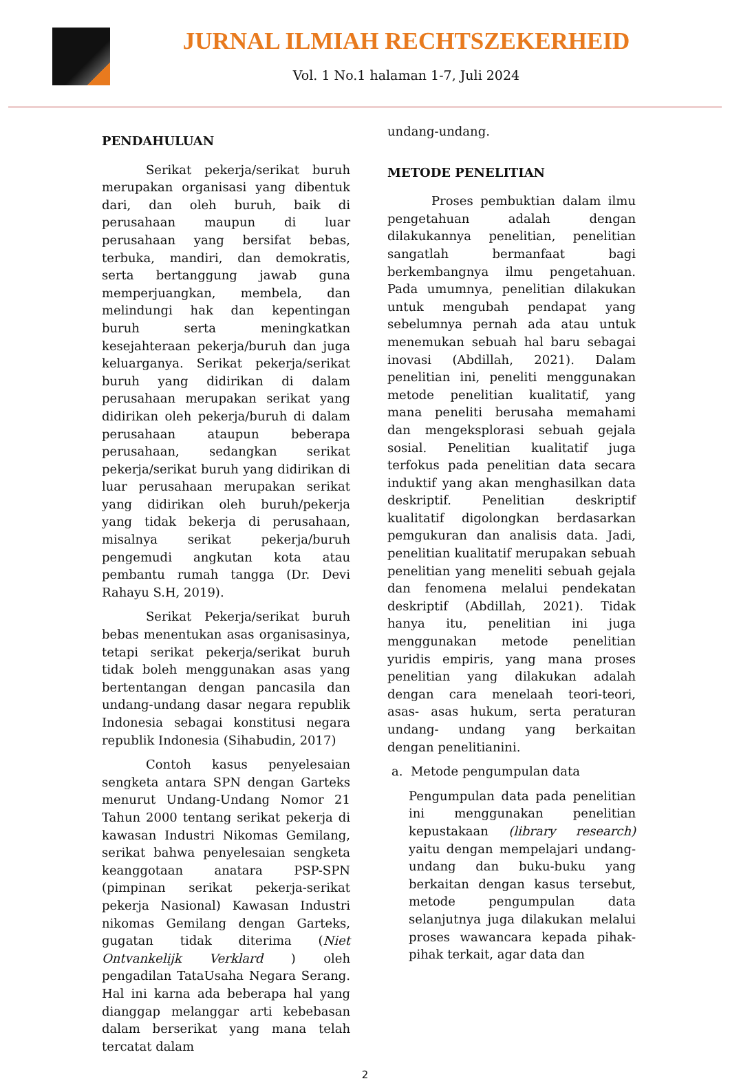JURNAL ILMIAH RECHTSZEKERHEID
Vol. 1 No.1 halaman 1-7, Juli 2024
PENDAHULUAN
Serikat pekerja/serikat buruh merupakan organisasi yang dibentuk dari, dan oleh buruh, baik di perusahaan maupun di luar perusahaan yang bersifat bebas, terbuka, mandiri, dan demokratis, serta bertanggung jawab guna memperjuangkan, membela, dan melindungi hak dan kepentingan buruh serta meningkatkan kesejahteraan pekerja/buruh dan juga keluarganya. Serikat pekerja/serikat buruh yang didirikan di dalam perusahaan merupakan serikat yang didirikan oleh pekerja/buruh di dalam perusahaan ataupun beberapa perusahaan, sedangkan serikat pekerja/serikat buruh yang didirikan di luar perusahaan merupakan serikat yang didirikan oleh buruh/pekerja yang tidak bekerja di perusahaan, misalnya serikat pekerja/buruh pengemudi angkutan kota atau pembantu rumah tangga (Dr. Devi Rahayu S.H, 2019).
Serikat Pekerja/serikat buruh bebas menentukan asas organisasinya, tetapi serikat pekerja/serikat buruh tidak boleh menggunakan asas yang bertentangan dengan pancasila dan undang-undang dasar negara republik Indonesia sebagai konstitusi negara republik Indonesia (Sihabudin, 2017)
Contoh kasus penyelesaian sengketa antara SPN dengan Garteks menurut Undang-Undang Nomor 21 Tahun 2000 tentang serikat pekerja di kawasan Industri Nikomas Gemilang, serikat bahwa penyelesaian sengketa keanggotaan anatara PSP-SPN (pimpinan serikat pekerja-serikat pekerja Nasional) Kawasan Industri nikomas Gemilang dengan Garteks, gugatan tidak diterima (Niet Ontvankelijk Verklard ) oleh pengadilan TataUsaha Negara Serang. Hal ini karna ada beberapa hal yang dianggap melanggar arti kebebasan dalam berserikat yang mana telah tercatat dalam
undang-undang.
METODE PENELITIAN
Proses pembuktian dalam ilmu pengetahuan adalah dengan dilakukannya penelitian, penelitian sangatlah bermanfaat bagi berkembangnya ilmu pengetahuan. Pada umumnya, penelitian dilakukan untuk mengubah pendapat yang sebelumnya pernah ada atau untuk menemukan sebuah hal baru sebagai inovasi (Abdillah, 2021). Dalam penelitian ini, peneliti menggunakan metode penelitian kualitatif, yang mana peneliti berusaha memahami dan mengeksplorasi sebuah gejala sosial. Penelitian kualitatif juga terfokus pada penelitian data secara induktif yang akan menghasilkan data deskriptif. Penelitian deskriptif kualitatif digolongkan berdasarkan pemgukuran dan analisis data. Jadi, penelitian kualitatif merupakan sebuah penelitian yang meneliti sebuah gejala dan fenomena melalui pendekatan deskriptif (Abdillah, 2021). Tidak hanya itu, penelitian ini juga menggunakan metode penelitian yuridis empiris, yang mana proses penelitian yang dilakukan adalah dengan cara menelaah teori-teori, asas- asas hukum, serta peraturan undang- undang yang berkaitan dengan penelitianini.
a. Metode pengumpulan data
Pengumpulan data pada penelitian ini menggunakan penelitian kepustakaan (library research) yaitu dengan mempelajari undang-undang dan buku-buku yang berkaitan dengan kasus tersebut, metode pengumpulan data selanjutnya juga dilakukan melalui proses wawancara kepada pihak-pihak terkait, agar data dan
2